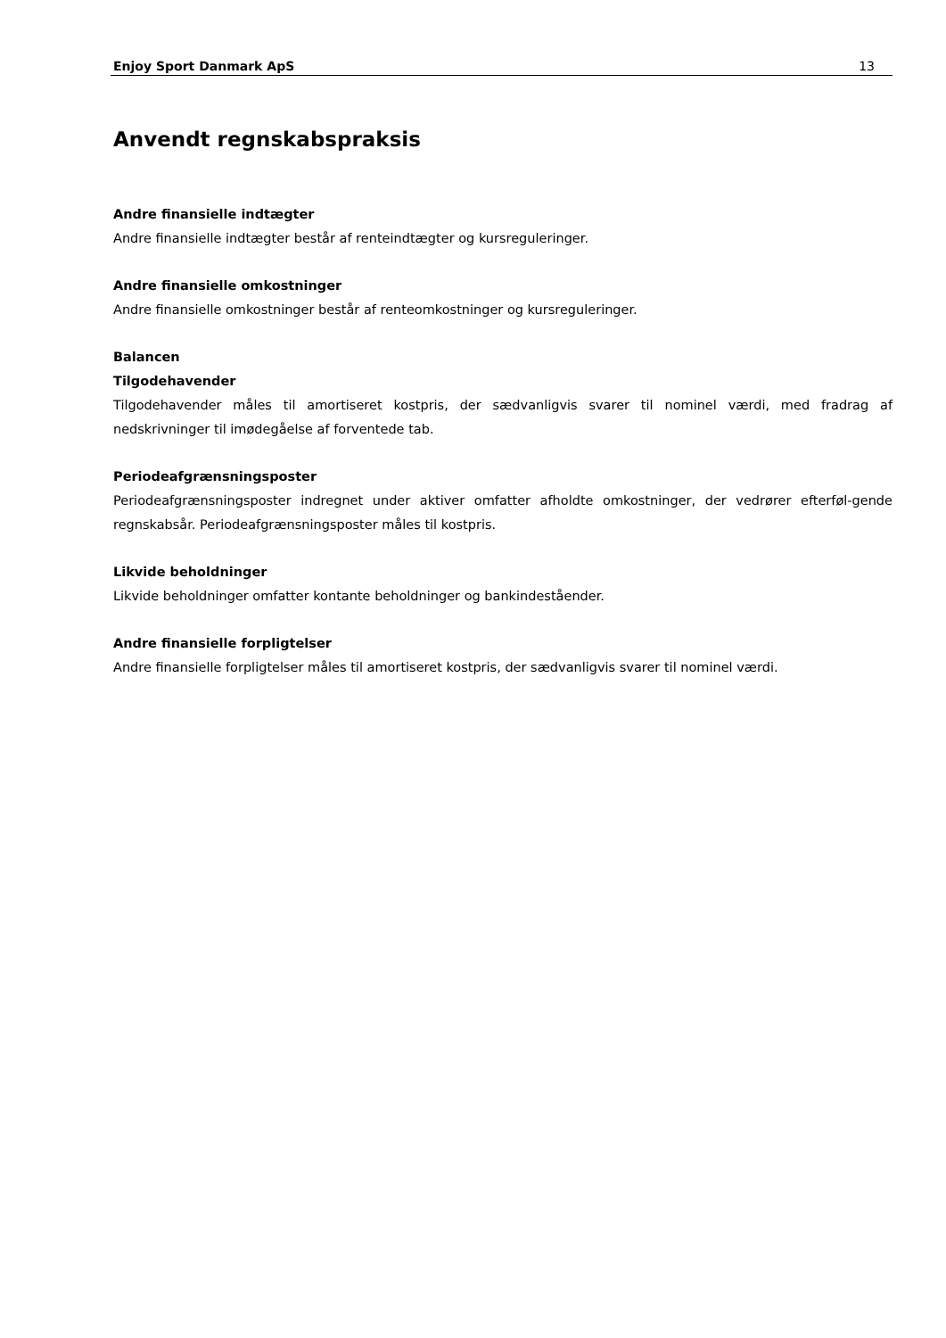Enjoy Sport Danmark ApS 13
Anvendt regnskabspraksis
Andre finansielle indtægter
Andre finansielle indtægter består af renteindtægter og kursreguleringer.
Andre finansielle omkostninger
Andre finansielle omkostninger består af renteomkostninger og kursreguleringer.
Balancen
Tilgodehavender
Tilgodehavender måles til amortiseret kostpris, der sædvanligvis svarer til nominel værdi, med fradrag af nedskrivninger til imødegåelse af forventede tab.
Periodeafgrænsningsposter
Periodeafgrænsningsposter indregnet under aktiver omfatter afholdte omkostninger, der vedrører efterføl-gende regnskabsår. Periodeafgrænsningsposter måles til kostpris.
Likvide beholdninger
Likvide beholdninger omfatter kontante beholdninger og bankindeståender.
Andre finansielle forpligtelser
Andre finansielle forpligtelser måles til amortiseret kostpris, der sædvanligvis svarer til nominel værdi.